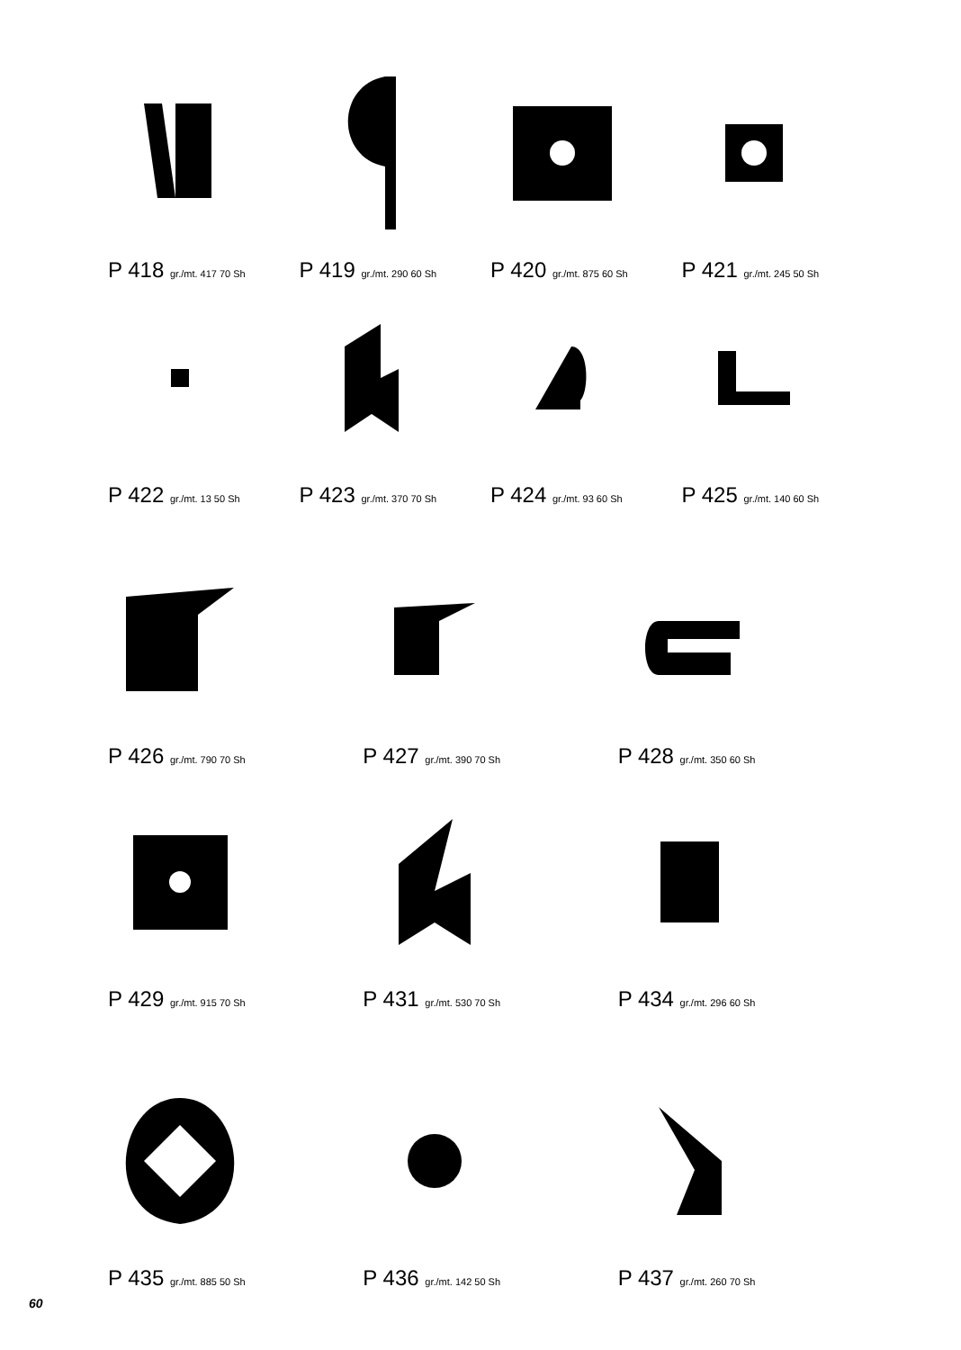P 418 gr./mt. 417 70 Sh
P 419 gr./mt. 290 60 Sh
P 420 gr./mt. 875 60 Sh
P 421 gr./mt. 245 50 Sh
P 422 gr./mt. 13 50 Sh
P 423 gr./mt. 370 70 Sh
P 424 gr./mt. 93 60 Sh
P 425 gr./mt. 140 60 Sh
P 426 gr./mt. 790 70 Sh
P 427 gr./mt. 390 70 Sh
P 428 gr./mt. 350 60 Sh
P 429 gr./mt. 915 70 Sh
P 431 gr./mt. 530 70 Sh
P 434 gr./mt. 296 60 Sh
P 435 gr./mt. 885 50 Sh
P 436 gr./mt. 142 50 Sh
P 437 gr./mt. 260 70 Sh
60